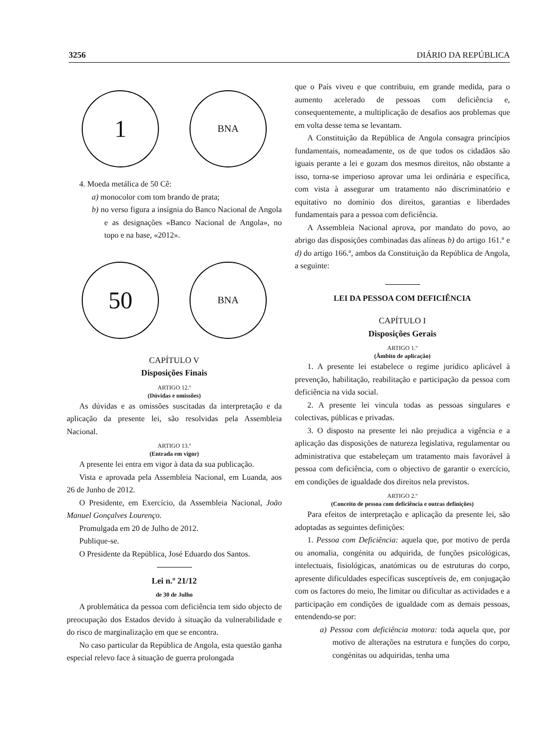3256 DIÁRIO DA REPÚBLICA
1
BNA
4. Moeda metálica de 50 Cê:
a) monocolor com tom brando de prata;
b) no verso figura a insígnia do Banco Nacional de Angola e as designações «Banco Nacional de Angola», no topo e na base, «2012».
50
BNA
CAPÍTULO V
Disposições Finais
ARTIGO 12.º
(Dúvidas e omissões)
As dúvidas e as omissões suscitadas da interpretação e da aplicação da presente lei, são resolvidas pela Assembleia Nacional.
ARTIGO 13.º
(Entrada em vigor)
A presente lei entra em vigor à data da sua publicação.
Vista e aprovada pela Assembleia Nacional, em Luanda, aos 26 de Junho de 2012.
O Presidente, em Exercício, da Assembleia Nacional, João Manuel Gonçalves Lourenço.
Promulgada em 20 de Julho de 2012.
Publique-se.
O Presidente da República, José Eduardo dos Santos.
Lei n.º 21/12
de 30 de Julho
A problemática da pessoa com deficiência tem sido objecto de preocupação dos Estados devido à situação da vulnerabilidade e do risco de marginalização em que se encontra.
No caso particular da República de Angola, esta questão ganha especial relevo face à situação de guerra prolongada
que o País viveu e que contribuiu, em grande medida, para o aumento acelerado de pessoas com deficiência e, consequentemente, a multiplicação de desafios aos problemas que em volta desse tema se levantam.
A Constituição da República de Angola consagra princípios fundamentais, nomeadamente, os de que todos os cidadãos são iguais perante a lei e gozam dos mesmos direitos, não obstante a isso, torna-se imperioso aprovar uma lei ordinária e específica, com vista à assegurar um tratamento não discriminatório e equitativo no domínio dos direitos, garantias e liberdades fundamentais para a pessoa com deficiência.
A Assembleia Nacional aprova, por mandato do povo, ao abrigo das disposições combinadas das alíneas b) do artigo 161.º e d) do artigo 166.º, ambos da Constituição da República de Angola, a seguinte:
LEI DA PESSOA COM DEFICIÊNCIA
CAPÍTULO I
Disposições Gerais
ARTIGO 1.º
(Âmbito de aplicação)
1. A presente lei estabelece o regime jurídico aplicável à prevenção, habilitação, reabilitação e participação da pessoa com deficiência na vida social.
2. A presente lei vincula todas as pessoas singulares e colectivas, públicas e privadas.
3. O disposto na presente lei não prejudica a vigência e a aplicação das disposições de natureza legislativa, regulamentar ou administrativa que estabeleçam um tratamento mais favorável à pessoa com deficiência, com o objectivo de garantir o exercício, em condições de igualdade dos direitos nela previstos.
ARTIGO 2.º
(Conceito de pessoa com deficiência e outras definições)
Para efeitos de interpretação e aplicação da presente lei, são adoptadas as seguintes definições:
1. Pessoa com Deficiência: aquela que, por motivo de perda ou anomalia, congénita ou adquirida, de funções psicológicas, intelectuais, fisiológicas, anatómicas ou de estruturas do corpo, apresente dificuldades específicas susceptíveis de, em conjugação com os factores do meio, lhe limitar ou dificultar as actividades e a participação em condições de igualdade com as demais pessoas, entendendo-se por:
a) Pessoa com deficiência motora: toda aquela que, por motivo de alterações na estrutura e funções do corpo, congénitas ou adquiridas, tenha uma